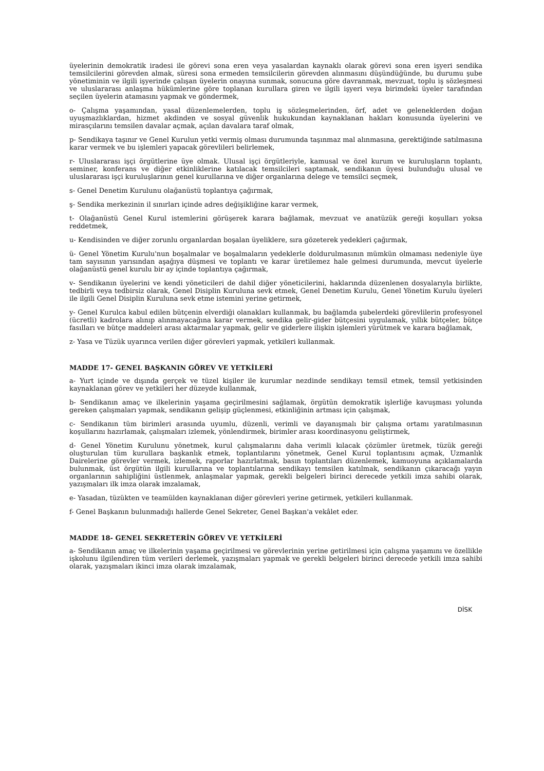üyelerinin demokratik iradesi ile görevi sona eren veya yasalardan kaynaklı olarak görevi sona eren işyeri sendika temsilcilerini görevden almak, süresi sona ermeden temsilcilerin görevden alınmasını düşündüğünde, bu durumu şube yönetiminin ve ilgili işyerinde çalışan üyelerin onayına sunmak, sonucuna göre davranmak, mevzuat, toplu iş sözleşmesi ve uluslararası anlaşma hükümlerine göre toplanan kurullara giren ve ilgili işyeri veya birimdeki üyeler tarafından seçilen üyelerin atamasını yapmak ve göndermek,
o- Çalışma yaşamından, yasal düzenlemelerden, toplu iş sözleşmelerinden, örf, adet ve geleneklerden doğan uyuşmazlıklardan, hizmet akdinden ve sosyal güvenlik hukukundan kaynaklanan hakları konusunda üyelerini ve mirasçılarını temsilen davalar açmak, açılan davalara taraf olmak,
p- Sendikaya taşınır ve Genel Kurulun yetki vermiş olması durumunda taşınmaz mal alınmasına, gerektiğinde satılmasına karar vermek ve bu işlemleri yapacak görevlileri belirlemek,
r- Uluslararası işçi örgütlerine üye olmak. Ulusal işçi örgütleriyle, kamusal ve özel kurum ve kuruluşların toplantı, seminer, konferans ve diğer etkinliklerine katılacak temsilcileri saptamak, sendikanın üyesi bulunduğu ulusal ve uluslararası işçi kuruluşlarının genel kurullarına ve diğer organlarına delege ve temsilci seçmek,
s- Genel Denetim Kurulunu olağanüstü toplantıya çağırmak,
ş- Sendika merkezinin il sınırları içinde adres değişikliğine karar vermek,
t- Olağanüstü Genel Kurul istemlerini görüşerek karara bağlamak, mevzuat ve anatüzük gereği koşulları yoksa reddetmek,
u- Kendisinden ve diğer zorunlu organlardan boşalan üyeliklere, sıra gözeterek yedekleri çağırmak,
ü- Genel Yönetim Kurulu'nun boşalmalar ve boşalmaların yedeklerle doldurulmasının mümkün olmaması nedeniyle üye tam sayısının yarısından aşağıya düşmesi ve toplantı ve karar üretilemez hale gelmesi durumunda, mevcut üyelerle olağanüstü genel kurulu bir ay içinde toplantıya çağırmak,
v- Sendikanın üyelerini ve kendi yöneticileri de dahil diğer yöneticilerini, haklarında düzenlenen dosyalarıyla birlikte, tedbirli veya tedbirsiz olarak, Genel Disiplin Kuruluna sevk etmek, Genel Denetim Kurulu, Genel Yönetim Kurulu üyeleri ile ilgili Genel Disiplin Kuruluna sevk etme istemini yerine getirmek,
y- Genel Kurulca kabul edilen bütçenin elverdiği olanakları kullanmak, bu bağlamda şubelerdeki görevlilerin profesyonel (ücretli) kadrolara alınıp alınmayacağına karar vermek, sendika gelir-gider bütçesini uygulamak, yıllık bütçeler, bütçe fasılları ve bütçe maddeleri arası aktarmalar yapmak, gelir ve giderlere ilişkin işlemleri yürütmek ve karara bağlamak,
z- Yasa ve Tüzük uyarınca verilen diğer görevleri yapmak, yetkileri kullanmak.
MADDE 17- GENEL BAŞKANIN GÖREV VE YETKİLERİ
a- Yurt içinde ve dışında gerçek ve tüzel kişiler ile kurumlar nezdinde sendikayı temsil etmek, temsil yetkisinden kaynaklanan görev ve yetkileri her düzeyde kullanmak,
b- Sendikanın amaç ve ilkelerinin yaşama geçirilmesini sağlamak, örgütün demokratik işlerliğe kavuşması yolunda gereken çalışmaları yapmak, sendikanın gelişip güçlenmesi, etkinliğinin artması için çalışmak,
c- Sendikanın tüm birimleri arasında uyumlu, düzenli, verimli ve dayanışmalı bir çalışma ortamı yaratılmasının koşullarını hazırlamak, çalışmaları izlemek, yönlendirmek, birimler arası koordinasyonu geliştirmek,
d- Genel Yönetim Kurulunu yönetmek, kurul çalışmalarını daha verimli kılacak çözümler üretmek, tüzük gereği oluşturulan tüm kurullara başkanlık etmek, toplantılarını yönetmek, Genel Kurul toplantısını açmak, Uzmanlık Dairelerine görevler vermek, izlemek, raporlar hazırlatmak, basın toplantıları düzenlemek, kamuoyuna açıklamalarda bulunmak, üst örgütün ilgili kurullarına ve toplantılarına sendikayı temsilen katılmak, sendikanın çıkaracağı yayın organlarının sahipliğini üstlenmek, anlaşmalar yapmak, gerekli belgeleri birinci derecede yetkili imza sahibi olarak, yazışmaları ilk imza olarak imzalamak,
e- Yasadan, tüzükten ve teamülden kaynaklanan diğer görevleri yerine getirmek, yetkileri kullanmak.
f- Genel Başkanın bulunmadığı hallerde Genel Sekreter, Genel Başkan'a vekâlet eder.
MADDE 18- GENEL SEKRETERİN GÖREV VE YETKİLERİ
a- Sendikanın amaç ve ilkelerinin yaşama geçirilmesi ve görevlerinin yerine getirilmesi için çalışma yaşamını ve özellikle işkolunu ilgilendiren tüm verileri derlemek, yazışmaları yapmak ve gerekli belgeleri birinci derecede yetkili imza sahibi olarak, yazışmaları ikinci imza olarak imzalamak,
DİSK